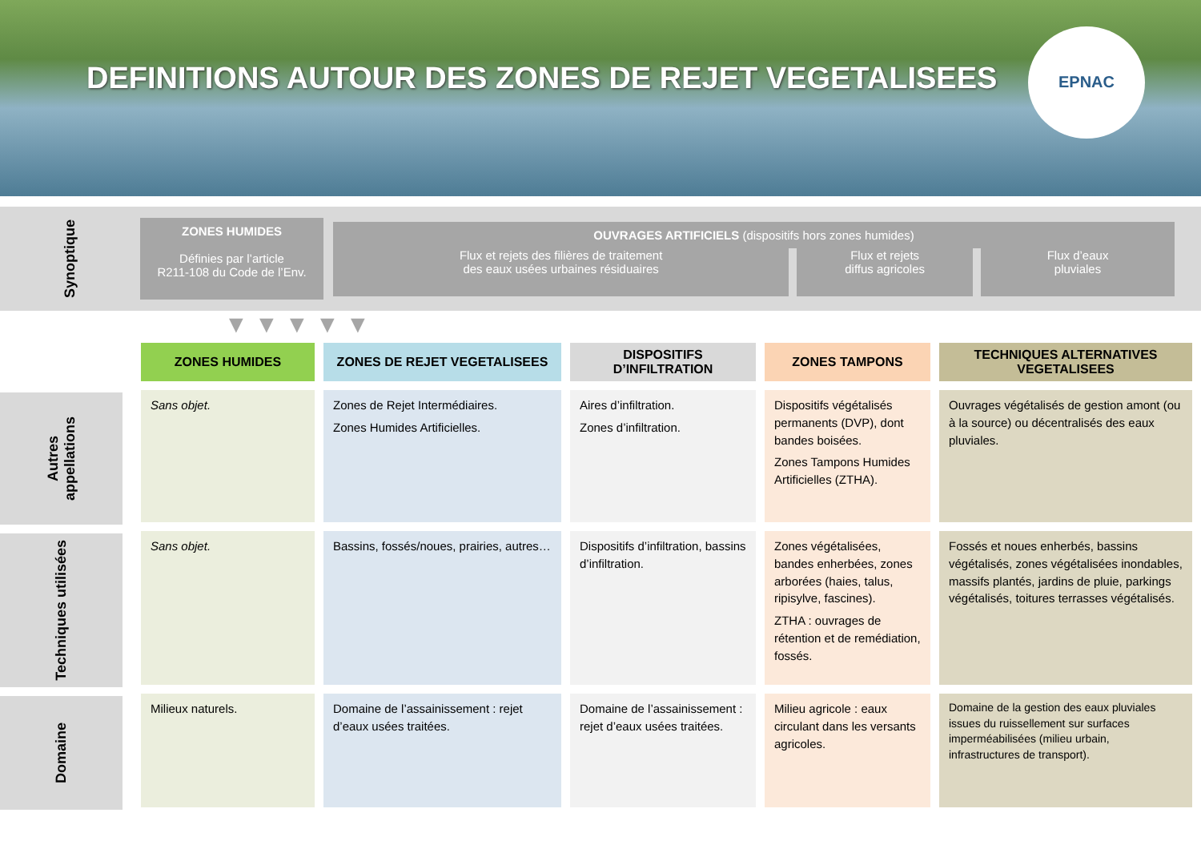DEFINITIONS AUTOUR DES ZONES DE REJET VEGETALISEES
EPNAC
Synoptique
ZONES HUMIDES
Définies par l’article
R211-108 du Code de l’Env.
OUVRAGES ARTIFICIELS (dispositifs hors zones humides)
Flux et rejets des filières de traitement
des eaux usées urbaines résiduaires
Flux et rejets
diffus agricoles
Flux d’eaux
pluviales
▼ ▼ ▼ ▼ ▼
Autres appellations
Techniques utilisées
Domaine
| ZONES HUMIDES | ZONES DE REJET VEGETALISEES | DISPOSITIFS D’INFILTRATION | ZONES TAMPONS | TECHNIQUES ALTERNATIVES VEGETALISEES |
| --- | --- | --- | --- | --- |
| Sans objet. | Zones de Rejet Intermédiaires. Zones Humides Artificielles. | Aires d’infiltration. Zones d’infiltration. | Dispositifs végétalisés permanents (DVP), dont bandes boisées. Zones Tampons Humides Artificielles (ZTHA). | Ouvrages végétalisés de gestion amont (ou à la source) ou décentralisés des eaux pluviales. |
| Sans objet. | Bassins, fossés/noues, prairies, autres… | Dispositifs d’infiltration, bassins d’infiltration. | Zones végétalisées, bandes enherbées, zones arborées (haies, talus, ripisylve, fascines). ZTHA : ouvrages de rétention et de remédiation, fossés. | Fossés et noues enherbés, bassins végétalisés, zones végétalisées inondables, massifs plantés, jardins de pluie, parkings végétalisés, toitures terrasses végétalisés. |
| Milieux naturels. | Domaine de l’assainissement : rejet d’eaux usées traitées. | Domaine de l’assainissement : rejet d’eaux usées traitées. | Milieu agricole : eaux circulant dans les versants agricoles. | Domaine de la gestion des eaux pluviales issues du ruissellement sur surfaces imperméabilisées (milieu urbain, infrastructures de transport). |